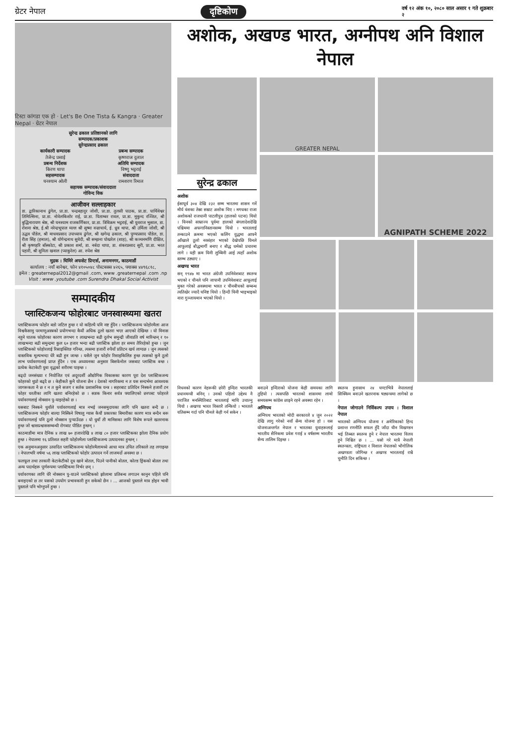ग्रेटर नेपाल दृष्टिकोण वर्ष १२ अंक १०, २०८० साल असार १ गते शुक्रबार
२
टिस्टा कांगडा एक हो · Let's Be One Tista & Kangra · Greater Nepal · ग्रेटर नेपाल
सुरेन्द्र ढकाल प्रतिष्ठानको लागि
सम्पादक/प्रकाशक
सुरेन्द्रप्रसाद ढकाल
कार्यकारी सम्पादक
तेजेन्द्र प्रसाई
प्रबन्ध निर्देशक
किरण थापा
सहसम्पादक
घनश्याम ओली
प्रबन्ध सम्पादक
कृष्णराज दुलाल
अतिथि सम्पादक
विष्णु भट्टराई
संवाददाता
रामशरण रिमाल
सहायक सम्पादक/संवाददाता
गोविन्द विक
आजीवन सल्लाहकार
डा. द्वारिकानाथ ढुंगेल, प्रा.डा. चन्द्रबहादुर जोशी, प्रा.डा. तुलसी पाठक, प्रा.डा. पार्थिवेश्वर तिमिल्सिना, प्रा.डा. नोवेलकिशोर राई, प्रा.डा. पिताम्बर रावल, प्रा.डा. मुकुन्द रञ्जित, श्री बुद्धिनारायण श्रेष्ठ, श्री घनश्याम राजकर्णिकार, प्रा.डा. त्रिविक्रम भट्टराई, श्री युवराज भुसाल, डा. रोशना श्रेष्ठ, ई.श्री नरेन्द्रभूपाल मल्ल श्री सुष्मा वज्राचार्य, ई. ध्रुव थापा, श्री उर्मिला जोशी, श्री उद्धव पौडेल, श्री माधवप्रसाद उपाध्याय ढुंगेल, श्री खगेन्द्र ढकाल, श्री पुण्यप्रसाद पौडेल, डा. रीता सिंह (हमाल), श्री योगेन्द्रनाथ सुवेदी, श्री सम्झना पोखरेल (शाह), श्री कञ्चनमणि दीक्षित, श्री कृष्णहरि बाँस्कोटा, श्री प्रकाश शर्मा, डा. नर्बदा थापा, डा. शंकरप्रसाद सुरी, प्रा.डा. भरत पहारी, श्री सुनिता खनाल (प्याकुरेल) आ. रुपेश श्रेष्ठ
मुद्रक : घिमिरे अफसेट प्रिन्टर्स, अनामनगर, काठमाडौं
कार्यालय : नयाँ बानेश्वर, फोन ४१०५०४८ पोस्टबक्स ४२६५, फ्याक्स ४४९६८१८,
इमेल : greaternepal2012@gmail .com, www .greaternepal .com .np
Visit : www .youtube .com Surendra Dhakal Social Activist
सम्पादकीय
प्लास्टिकजन्य फोहोरबाट जनस्वास्थ्यमा खतरा
प्लास्टिकजन्य फोहोर बडो जटिल हुन्छ र यो कहिल्यै पनि नष्ट हुँदैन । प्लास्टिकजन्य फोहोरमैला आज विश्वकैसामु परमाणुअस्त्रको प्रयोगभन्दा कैयौं अधिक ठूलो खतरा भएर आएको देखिन्छ । यो विनास नहुने घातक फोहोरका कारण लगभग १ लाखभन्दा बढी दुर्लभ समुन्द्री जीवप्रति वर्ष मारिन्छन् र १० लाखभन्दा बढी समुन्द्रमा कुल ६० हजार भन्दा बढी प्लास्टिक झोला हर समय तैरिरहेको हुन्छ । जुन प्लास्टिकको फोहोरलाई रिसाइक्लिङ गरिन्छ, त्यसमा हजारौं रुपैयाँ प्रतिटन खर्च लाग्दछ । जुन त्यसको वास्तविक मूल्यभन्दा धेरै बढी हुन जान्छ । यसैले जुन फोहोर रिसाइकिलिङ हुन्छ त्यसको कुनै ठूलो लाभ पर्यावरणलाई प्राप्त हुँदैन । एक अध्ययनका अनुसार बिसफेनोल जसबाट प्लास्टिक बन्छ । प्रत्येक केटाकेटी युवा वृद्धको शरीरमा पाइन्छ ।
बढ्दो जनसंख्या र नियोजित एवं अदूरदर्शी औद्योगिक विकासका कारण पूरा देश प्लास्टिकजन्य फोहरको थुप्रो बढ्दै छ । केहीकतै कुनै योजना छैन । देशको नागरिकमा न त यस सन्दर्भमा आवश्यक जागरूकता नै छ र न त कुनै सजग र सर्तक प्रशासनिक यन्त्र । सहरबाट प्रतिदिन निस्कने हजारौं टन फोहर धरतीका लागि खतरा बनिरहेको छ । सडक किनार सर्वत्र फ्यालिएको छरपस्ट फोहरले पर्यावरणलाई नोक्सान पु-याइरहेको छ ।
यसबाट निस्कने धुवाँले पर्यावरणलाई मात्र नभई जनसमुदायका लागि पनि खतरा बन्दै छ । प्लास्टिकजन्य फोहोर बाल्दा निस्किने विषालु ग्यास कैयौं प्रकारका बिमारीका कारण मात्र बन्दैन बरू पर्यावरणलाई पनि ठूलो नोक्सान पुर्‍याउँदछ । यो धुवाँ ती मानिसका लागि विशेष रूपले खतरनाक हुन्छ जो श्वासप्रश्वाससम्बन्धी रोगबाट पीडित हुन्छन् ।
काठमाडौंमा मात्र दैनिक ४ लाख ७० हजारदेखि ४ लाख ८० हजार प्लास्टिकका झोला दैनिक प्रयोग हुन्छ । नेपालमा १६ प्रतिशत सहरी फोहोरमैला प्लास्टिकजन्य उत्पादनका हुन्छन् ।
एक अनुमानअनुसार उत्पादित प्लास्टिकजन्य फोहोरमैलामध्ये आधा मात्र उचित तरिकाले तह लगाइन्छ । नेपालभरि वर्षमा ५६ लाख प्लास्टिकको फोहोर उत्पादन गर्ने लाजमर्दो अवस्था छ ।
फलफूल तथा तरकारी केटाकेटीको दूध खाने बोतल, पिउने पानीको बोतल, कोल्ड ड्रिंकको बोतल तथा अन्य पदार्थहरू पूर्णरूपमा प्लास्टिकमा निर्भर छन् ।
पर्यावरणका लागि धेरै नोक्सान पु-याउने प्लास्टिकको झोलामा प्रतिबन्ध लगाउन कानुन पहिले पनि बनाइएको छ तर यसको उपयोग प्रभावकारी हुन सकेको छैन । ... आजको पुस्ताले मात्र होइन भावी पुस्ताले पनि भोग्नुपर्ने हुन्छ ।
अशोक, अखण्ड भारत, अग्नीपथ अनि विशाल नेपाल
सुरेन्द्र ढकाल
अशोक
ईसापूर्व ३०४ देखि २३२ सम्म भारतमा शासन गर्ने मौर्य वंशका तेस्रा सम्राट अशोक थिए । मगधका राजा अशोकको राजधानी पाटलीपुत्र (हालको पटना) थियो । यिनको साम्राज्य पूर्वमा हालको बंगलादेशदेखि पश्चिममा अफगानिस्तानसम्म थियो । भारतलाई तन्काउने क्रममा भएको कलिंग युद्धमा आफ्नै आँखाले ठूलो नरसंहार भएको देखेपछि यिनले आफूलाई बौद्धमार्गी बनाए र बौद्ध धर्मको प्रचारमा लागे । यही क्रम यिनी लुम्बिनी आई त्यहाँ अशोक स्तम्भ ठड्याए ।
अखण्ड भारत
सन् १९४७ मा भारत अंग्रेजी उपनिवेशबाट स्वतन्त्र भएको र चीनले पनि जापानी उपनिवेशबाट आफूलाई मुक्त गरेको अवस्थामा भारत र चीनबीचको सम्बन्ध त्यतिखेर ज्यादै घनिष्ट थियो । हिन्दी चिनी भाइभाइको नारा गुञ्जायमान भएको थियो ।
GREATER NEPAL
AGNIPATH SCHEME 2022
निधनको कारण नेहरूकी छोरी इन्दिरा भारतकी प्रधानमन्त्री बनिन् । उनको पहिलो उद्देश्य नै पराजित मनस्थितिबाट भारतलाई माथि उचाल्नु थियो । अखण्ड भारत विस्तारै तन्कियो । भारतले यतिसम्म गर्दा पनि चीनले केही गर्न सकेन ।
बनाउने इन्दिराको योजना केही समयका लागि तुहियो । त्यसपछि भारतको शासनमा लामो समयसम्म कांग्रेस छाइने रहने अवस्था रहेन ।
अग्निपथ
अग्निपथ भारतको मोदी सरकारले ४ जुन २०२२ देखि लागु गरेको नयाँ सैन्य योजना हो । यस योजनाअन्तर्गत नेपाल र भारतका युवाहरूलाई भारतीय सैनिकमा प्रवेश गराई ४ वर्षसम्म भारतीय सैन्य तालिम दिइन्छ ।
स्वतन्त्र हुनासाथ २४ घण्टाभित्रै नेपाललाई सिक्किम बनाउने खतरनाक षड्यन्त्रमा लागेको छ ।
नेपाल जोगाउने निर्विकल्प उपाय : विशाल नेपाल
भारतको अग्निपथ योजना र अमेरिकाको हिन्द प्रशान्त रणनीति सफल हुँदै जाँदा चीन विखण्डन भई तिब्बत स्वतन्त्र हुने र नेपाल भारतमा विलय हुने निश्चित छ । ... यसो गरे मात्रै नेपाली स्वतन्त्रता, राष्ट्रियता र विशाल नेपालको भौगोलिक अखण्डता जोगिन्छ र अखण्ड भारतलाई राम्रै चुनौति दिन सकिन्छ ।